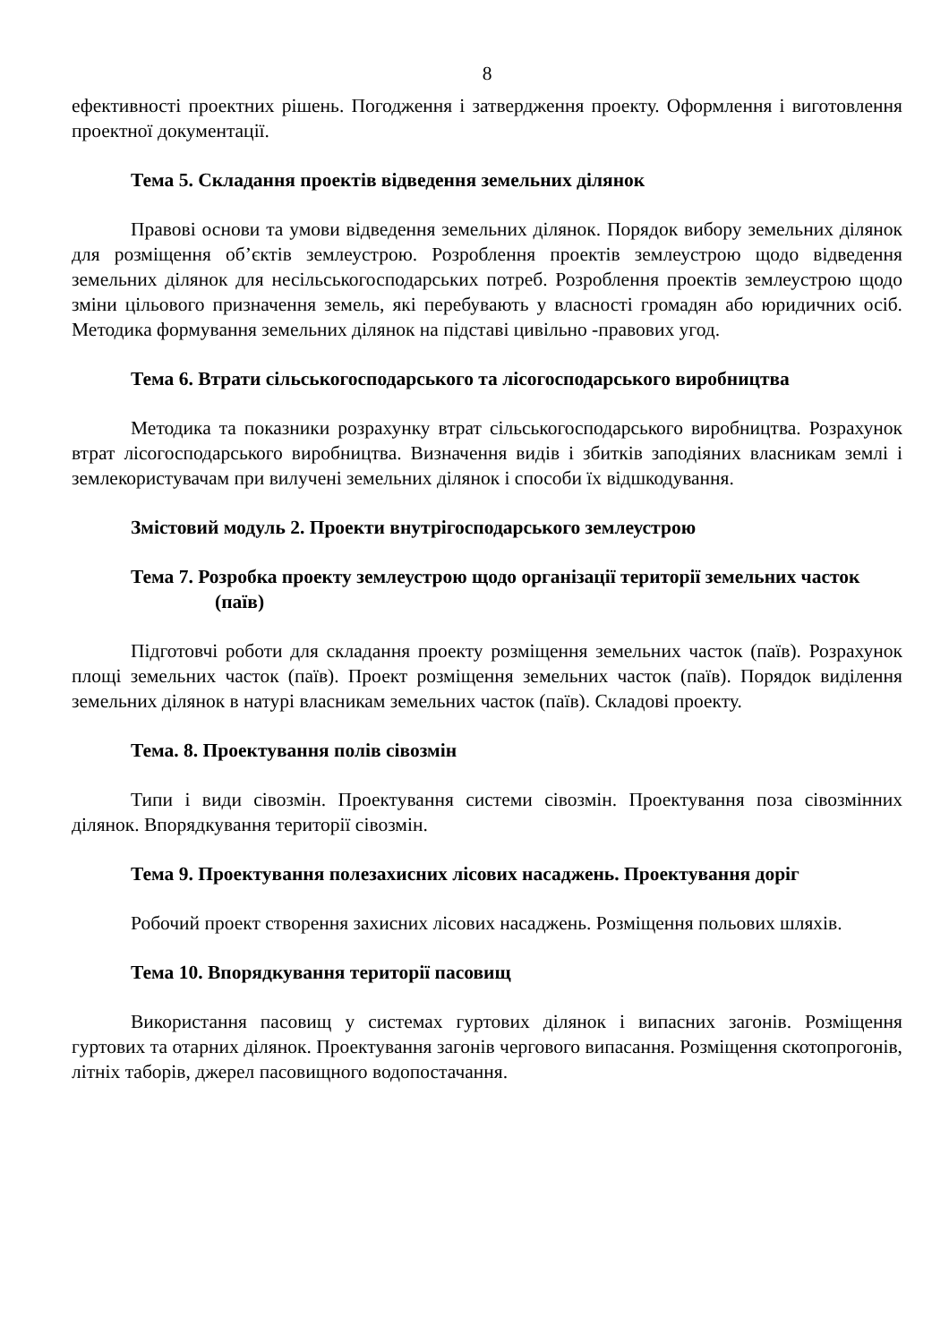8
ефективності проектних рішень. Погодження і затвердження проекту. Оформлення і виготовлення проектної документації.
Тема 5. Складання проектів відведення земельних ділянок
Правові основи та умови відведення земельних ділянок. Порядок вибору земельних ділянок для розміщення об’єктів землеустрою. Розроблення проектів землеустрою щодо відведення земельних ділянок для несільськогосподарських потреб. Розроблення проектів землеустрою щодо зміни цільового призначення земель, які перебувають у власності громадян або юридичних осіб. Методика формування земельних ділянок на підставі цивільно -правових угод.
Тема 6. Втрати сільськогосподарського та лісогосподарського виробництва
Методика та показники розрахунку втрат сільськогосподарського виробництва. Розрахунок втрат лісогосподарського виробництва. Визначення видів і збитків заподіяних власникам землі і землекористувачам при вилучені земельних ділянок і способи їх відшкодування.
Змістовий модуль 2. Проекти внутрігосподарського землеустрою
Тема 7. Розробка проекту землеустрою щодо організації території земельних часток (паїв)
Підготовчі роботи для складання проекту розміщення земельних часток (паїв). Розрахунок площі земельних часток (паїв). Проект розміщення земельних часток (паїв). Порядок виділення земельних ділянок в натурі власникам земельних часток (паїв). Складові проекту.
Тема. 8. Проектування полів сівозмін
Типи і види сівозмін. Проектування системи сівозмін. Проектування поза сівозмінних ділянок. Впорядкування території сівозмін.
Тема 9. Проектування полезахисних лісових насаджень. Проектування доріг
Робочий проект створення захисних лісових насаджень. Розміщення польових шляхів.
Тема 10. Впорядкування території пасовищ
Використання пасовищ у системах гуртових ділянок і випасних загонів. Розміщення гуртових та отарних ділянок. Проектування загонів чергового випасання. Розміщення скотопрогонів, літніх таборів, джерел пасовищного водопостачання.